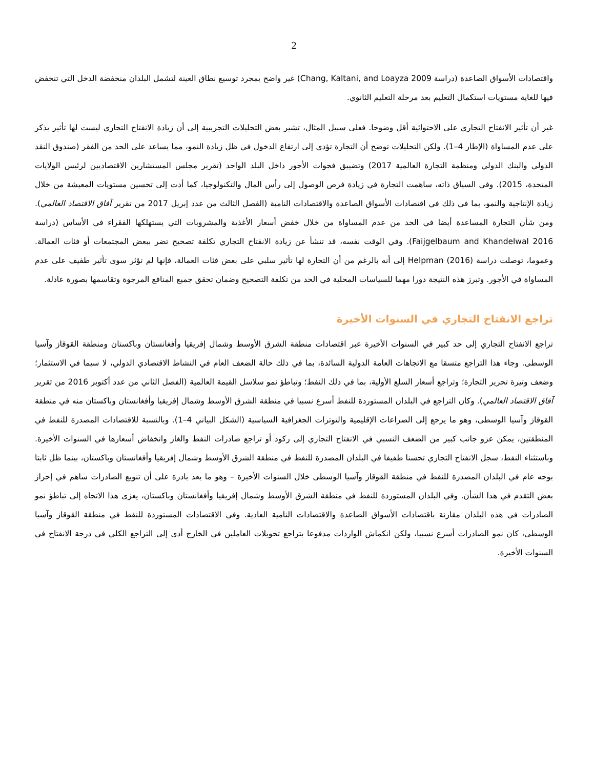2
واقتصادات الأسواق الصاعدة (دراسة Chang, Kaltani, and Loayza 2009) غير واضح بمجرد توسيع نطاق العينة لتشمل البلدان منخفضة الدخل التي تنخفض فيها للغاية مستويات استكمال التعليم بعد مرحلة التعليم الثانوي.
غير أن تأثير الانفتاح التجاري على الاحتوائية أقل وضوحا. فعلى سبيل المثال، تشير بعض التحليلات التجريبية إلى أن زيادة الانفتاح التجاري ليست لها تأثير يذكر على عدم المساواة (الإطار 4–1). ولكن التحليلات توضح أن التجارة تؤدي إلى ارتفاع الدخول في ظل زيادة النمو، مما يساعد على الحد من الفقر (صندوق النقد الدولي والبنك الدولي ومنظمة التجارة العالمية 2017) وتضييق فجوات الأجور داخل البلد الواحد (تقرير مجلس المستشارين الاقتصاديين لرئيس الولايات المتحدة، 2015). وفي السياق ذاته، ساهمت التجارة في زيادة فرص الوصول إلى رأس المال والتكنولوجيا، كما أدت إلى تحسين مستويات المعيشة من خلال زيادة الإنتاجية والنمو، بما في ذلك في اقتصادات الأسواق الصاعدة والاقتصادات النامية (الفصل الثالث من عدد إبريل 2017 من تقرير آفاق الاقتصاد العالمي). ومن شأن التجارة المساعدة أيضا في الحد من عدم المساواة من خلال خفض أسعار الأغذية والمشروبات التي يستهلكها الفقراء في الأساس (دراسة Faijgelbaum and Khandelwal 2016). وفي الوقت نفسه، قد تنشأ عن زيادة الانفتاح التجاري تكلفة تصحيح تضر ببعض المجتمعات أو فئات العمالة. وعموما، توصلت دراسة Helpman (2016) إلى أنه بالرغم من أن التجارة لها تأثير سلبي على بعض فئات العمالة، فإنها لم تؤثر سوى تأثير طفيف على عدم المساواة في الأجور. وتبرز هذه النتيجة دورا مهما للسياسات المحلية في الحد من تكلفة التصحيح وضمان تحقق جميع المنافع المرجوة وتقاسمها بصورة عادلة.
تراجع الانفتاح التجاري في السنوات الأخيرة
تراجع الانفتاح التجاري إلى حد كبير في السنوات الأخيرة عبر اقتصادات منطقة الشرق الأوسط وشمال إفريقيا وأفغانستان وباكستان ومنطقة القوقاز وآسيا الوسطى. وجاء هذا التراجع متسقا مع الاتجاهات العامة الدولية السائدة، بما في ذلك حالة الضعف العام في النشاط الاقتصادي الدولي، لا سيما في الاستثمار؛ وضعف وتيرة تحرير التجارة؛ وتراجع أسعار السلع الأولية، بما في ذلك النفط؛ وتباطؤ نمو سلاسل القيمة العالمية (الفصل الثاني من عدد أكتوبر 2016 من تقرير آفاق الاقتصاد العالمي). وكان التراجع في البلدان المستوردة للنفط أسرع نسبيا في منطقة الشرق الأوسط وشمال إفريقيا وأفغانستان وباكستان منه في منطقة القوقاز وآسيا الوسطى، وهو ما يرجع إلى الصراعات الإقليمية والتوترات الجغرافية السياسية (الشكل البياني 4–1). وبالنسبة للاقتصادات المصدرة للنفط في المنطقتين، يمكن عزو جانب كبير من الضعف النسبي في الانفتاح التجاري إلى ركود أو تراجع صادرات النفط والغاز وانخفاض أسعارها في السنوات الأخيرة. وباستثناء النفط، سجل الانفتاح التجاري تحسنا طفيفا في البلدان المصدرة للنفط في منطقة الشرق الأوسط وشمال إفريقيا وأفغانستان وباكستان، بينما ظل ثابتا بوجه عام في البلدان المصدرة للنفط في منطقة القوقاز وآسيا الوسطى خلال السنوات الأخيرة – وهو ما يعد بادرة على أن تنويع الصادرات ساهم في إحراز بعض التقدم في هذا الشأن. وفي البلدان المستوردة للنفط في منطقة الشرق الأوسط وشمال إفريقيا وأفغانستان وباكستان، يعزى هذا الاتجاه إلى تباطؤ نمو الصادرات في هذه البلدان مقارنة باقتصادات الأسواق الصاعدة والاقتصادات النامية العادية. وفي الاقتصادات المستوردة للنفط في منطقة القوقاز وآسيا الوسطى، كان نمو الصادرات أسرع نسبيا، ولكن انكماش الواردات مدفوعا بتراجع تحويلات العاملين في الخارج أدى إلى التراجع الكلي في درجة الانفتاح في السنوات الأخيرة.